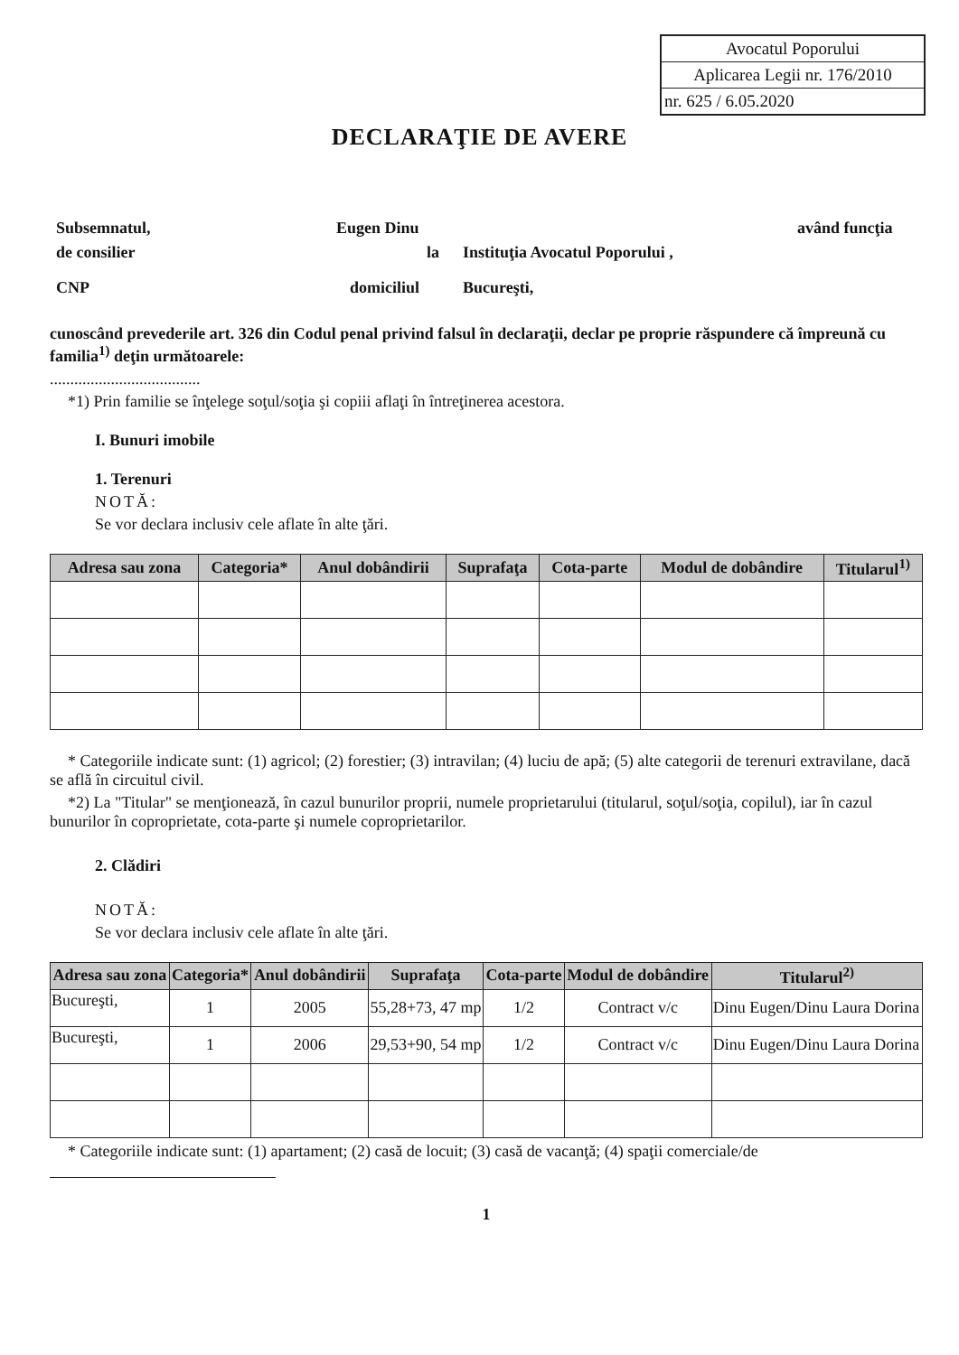Avocatul Poporului
Aplicarea Legii nr. 176/2010
nr. 625 / 6.05.2020
DECLARAŢIE DE AVERE
Subsemnatul, Eugen Dinu având funcţia
de consilier la Instituţia Avocatul Poporului ,
CNP domiciliul Bucureşti,
cunoscând prevederile art. 326 din Codul penal privind falsul în declaraţii, declar pe proprie răspundere că împreună cu familia<sup>1)</sup> deţin următoarele:
.....................................
*1) Prin familie se înţelege soţul/soţia şi copiii aflaţi în întreţinerea acestora.
I. Bunuri imobile
1. Terenuri
NOTĂ:
Se vor declara inclusiv cele aflate în alte ţări.
| Adresa sau zona | Categoria* | Anul dobândirii | Suprafaţa | Cota-parte | Modul de dobândire | Titularul<sup>1)</sup> |
| --- | --- | --- | --- | --- | --- | --- |
* Categoriile indicate sunt: (1) agricol; (2) forestier; (3) intravilan; (4) luciu de apă; (5) alte categorii de terenuri extravilane, dacă se află în circuitul civil.
*2) La "Titular" se menţionează, în cazul bunurilor proprii, numele proprietarului (titularul, soţul/soţia, copilul), iar în cazul bunurilor în coproprietate, cota-parte şi numele coproprietarilor.
2. Clădiri
NOTĂ:
Se vor declara inclusiv cele aflate în alte ţări.
| Adresa sau zona | Categoria* | Anul dobândirii | Suprafaţa | Cota-parte | Modul de dobândire | Titularul<sup>2)</sup> |
| --- | --- | --- | --- | --- | --- | --- |
| Bucureşti, | 1 | 2005 | 55,28+73, 47 mp | 1/2 | Contract v/c | Dinu Eugen/Dinu Laura Dorina |
| Bucureşti, | 1 | 2006 | 29,53+90, 54 mp | 1/2 | Contract v/c | Dinu Eugen/Dinu Laura Dorina |
* Categoriile indicate sunt: (1) apartament; (2) casă de locuit; (3) casă de vacanţă; (4) spaţii comerciale/de
1